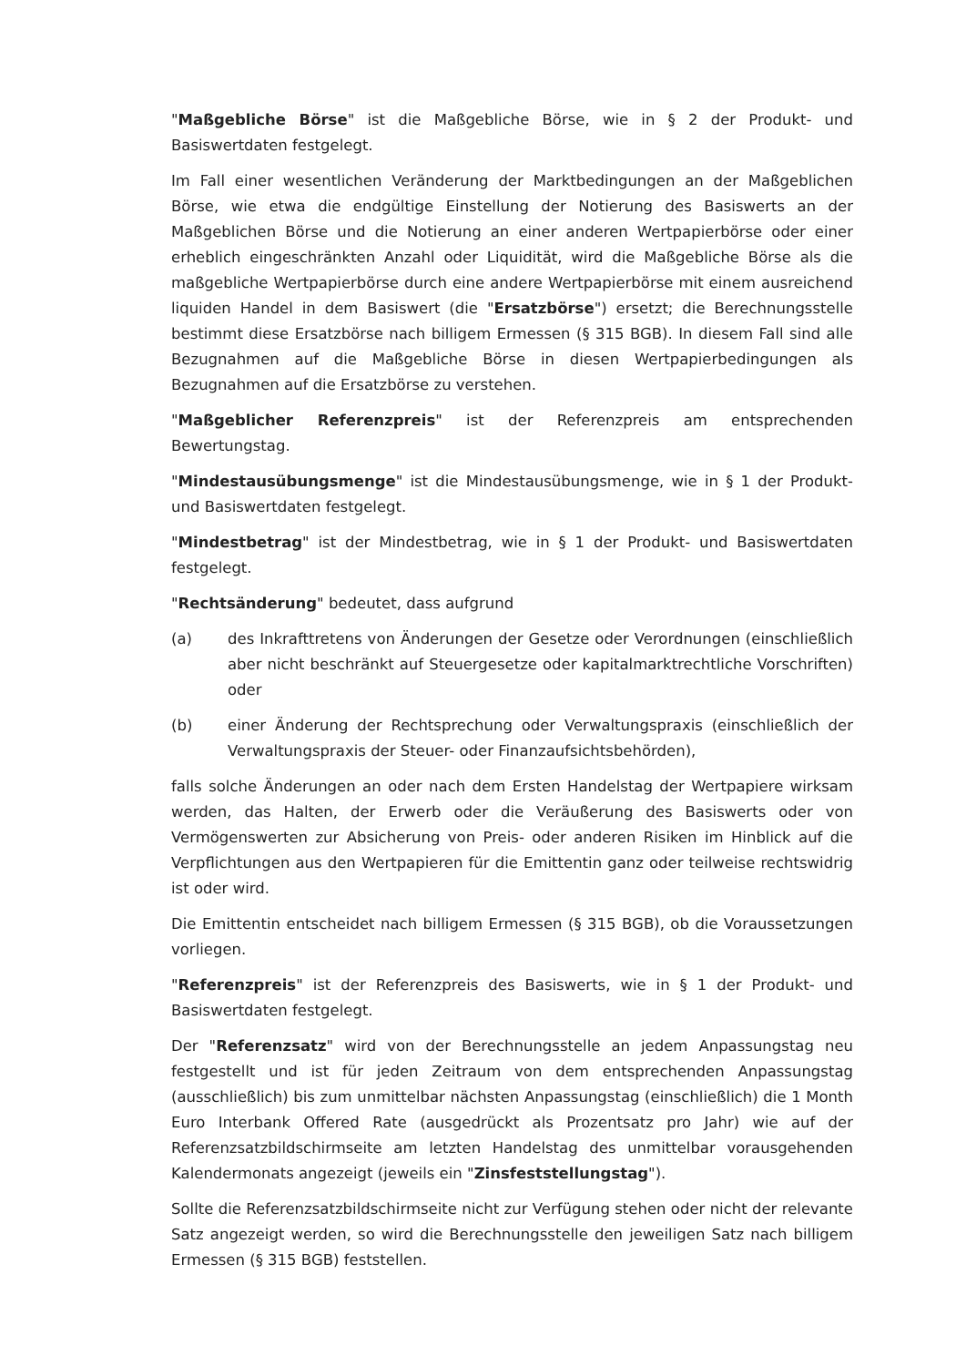"Maßgebliche Börse" ist die Maßgebliche Börse, wie in § 2 der Produkt- und Basiswertdaten festgelegt.
Im Fall einer wesentlichen Veränderung der Marktbedingungen an der Maßgeblichen Börse, wie etwa die endgültige Einstellung der Notierung des Basiswerts an der Maßgeblichen Börse und die Notierung an einer anderen Wertpapierbörse oder einer erheblich eingeschränkten Anzahl oder Liquidität, wird die Maßgebliche Börse als die maßgebliche Wertpapierbörse durch eine andere Wertpapierbörse mit einem ausreichend liquiden Handel in dem Basiswert (die "Ersatzbörse") ersetzt; die Berechnungsstelle bestimmt diese Ersatzbörse nach billigem Ermessen (§ 315 BGB). In diesem Fall sind alle Bezugnahmen auf die Maßgebliche Börse in diesen Wertpapierbedingungen als Bezugnahmen auf die Ersatzbörse zu verstehen.
"Maßgeblicher Referenzpreis" ist der Referenzpreis am entsprechenden Bewertungstag.
"Mindestausübungsmenge" ist die Mindestausübungsmenge, wie in § 1 der Produkt- und Basiswertdaten festgelegt.
"Mindestbetrag" ist der Mindestbetrag, wie in § 1 der Produkt- und Basiswertdaten festgelegt.
"Rechtsänderung" bedeutet, dass aufgrund
(a) des Inkrafttretens von Änderungen der Gesetze oder Verordnungen (einschließlich aber nicht beschränkt auf Steuergesetze oder kapitalmarktrechtliche Vorschriften) oder
(b) einer Änderung der Rechtsprechung oder Verwaltungspraxis (einschließlich der Verwaltungspraxis der Steuer- oder Finanzaufsichtsbehörden),
falls solche Änderungen an oder nach dem Ersten Handelstag der Wertpapiere wirksam werden, das Halten, der Erwerb oder die Veräußerung des Basiswerts oder von Vermögenswerten zur Absicherung von Preis- oder anderen Risiken im Hinblick auf die Verpflichtungen aus den Wertpapieren für die Emittentin ganz oder teilweise rechtswidrig ist oder wird.
Die Emittentin entscheidet nach billigem Ermessen (§ 315 BGB), ob die Voraussetzungen vorliegen.
"Referenzpreis" ist der Referenzpreis des Basiswerts, wie in § 1 der Produkt- und Basiswertdaten festgelegt.
Der "Referenzsatz" wird von der Berechnungsstelle an jedem Anpassungstag neu festgestellt und ist für jeden Zeitraum von dem entsprechenden Anpassungstag (ausschließlich) bis zum unmittelbar nächsten Anpassungstag (einschließlich) die 1 Month Euro Interbank Offered Rate (ausgedrückt als Prozentsatz pro Jahr) wie auf der Referenzsatzbildschirmseite am letzten Handelstag des unmittelbar vorausgehenden Kalendermonats angezeigt (jeweils ein "Zinsfeststellungstag").
Sollte die Referenzsatzbildschirmseite nicht zur Verfügung stehen oder nicht der relevante Satz angezeigt werden, so wird die Berechnungsstelle den jeweiligen Satz nach billigem Ermessen (§ 315 BGB) feststellen.